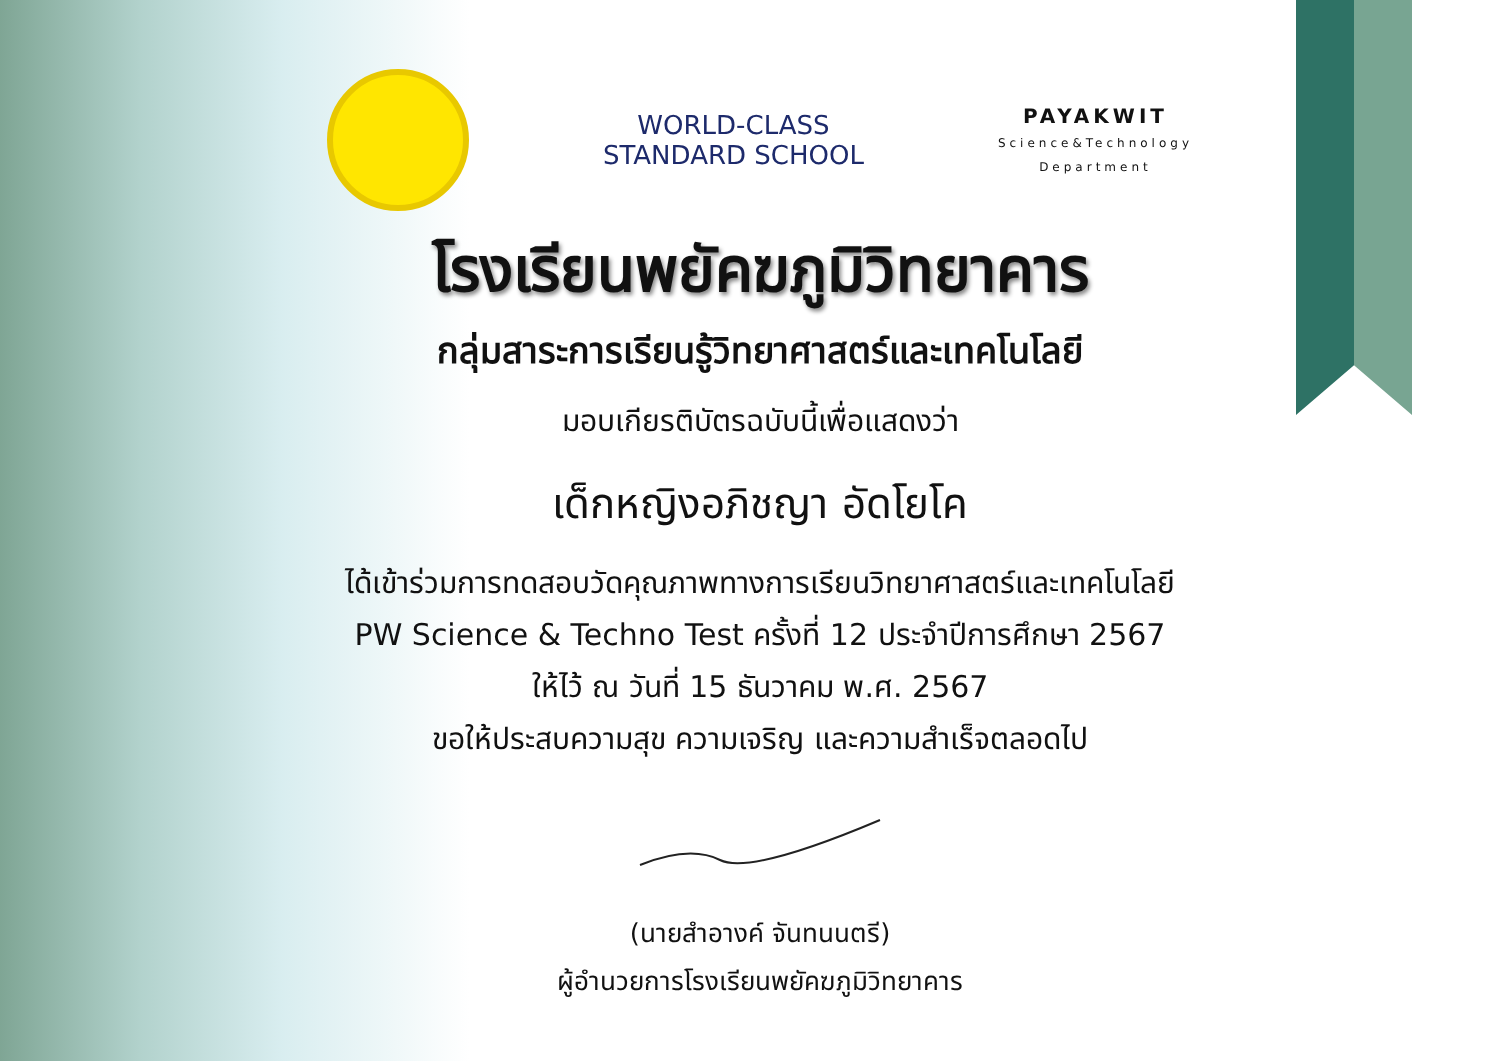WORLD-CLASS
STANDARD SCHOOL
PAYAKWIT
Science&Technology
Department
โรงเรียนพยัคฆภูมิวิทยาคาร
กลุ่มสาระการเรียนรู้วิทยาศาสตร์และเทคโนโลยี
มอบเกียรติบัตรฉบับนี้เพื่อแสดงว่า
เด็กหญิงอภิชญา อัดโยโค
ได้เข้าร่วมการทดสอบวัดคุณภาพทางการเรียนวิทยาศาสตร์และเทคโนโลยี
PW Science & Techno Test ครั้งที่ 12 ประจำปีการศึกษา 2567
ให้ไว้ ณ วันที่ 15 ธันวาคม พ.ศ. 2567
ขอให้ประสบความสุข ความเจริญ และความสำเร็จตลอดไป
(นายสำอางค์ จันทนนตรี)
ผู้อำนวยการโรงเรียนพยัคฆภูมิวิทยาคาร